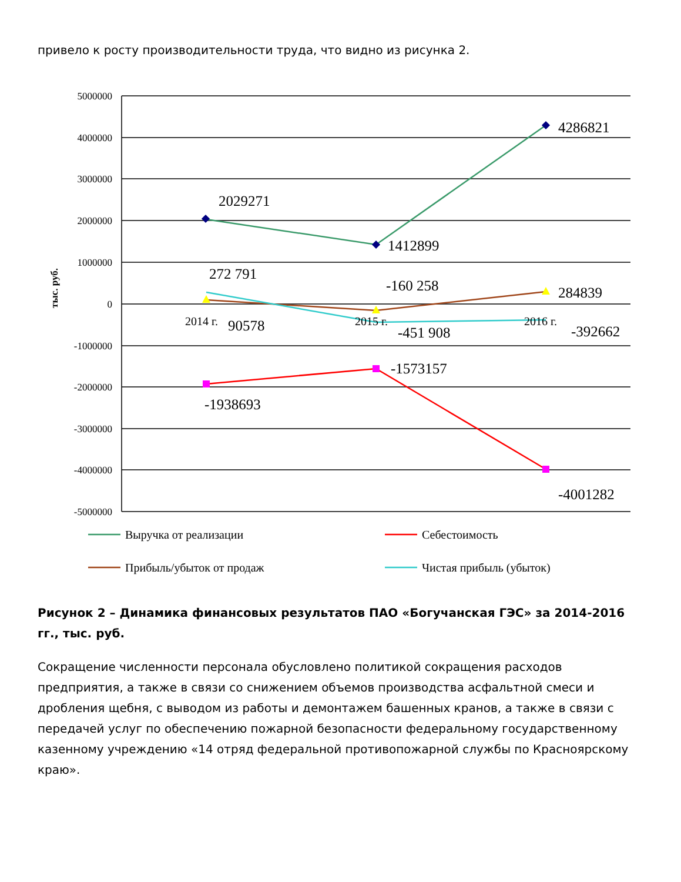привело к росту производительности труда, что видно из рисунка 2.
5000000
4000000
3000000
2000000
1000000
0
-1000000
-2000000
-3000000
-4000000
-5000000
тыс. руб.
2029271
1412899
4286821
272 791
-160 258
284839
90578
-451 908
-392662
-1573157
-1938693
-4001282
2014 г.
2015 г.
2016 г.
Выручка от реализации
Себестоимость
Прибыль/убыток от продаж
Чистая прибыль (убыток)
Рисунок 2 – Динамика финансовых результатов ПАО «Богучанская ГЭС» за 2014-2016 гг., тыс. руб.
Сокращение численности персонала обусловлено политикой сокращения расходов предприятия, а также в связи со снижением объемов производства асфальтной смеси и дробления щебня, с выводом из работы и демонтажем башенных кранов, а также в связи с передачей услуг по обеспечению пожарной безопасности федеральному государственному казенному учреждению «14 отряд федеральной противопожарной службы по Красноярскому краю».